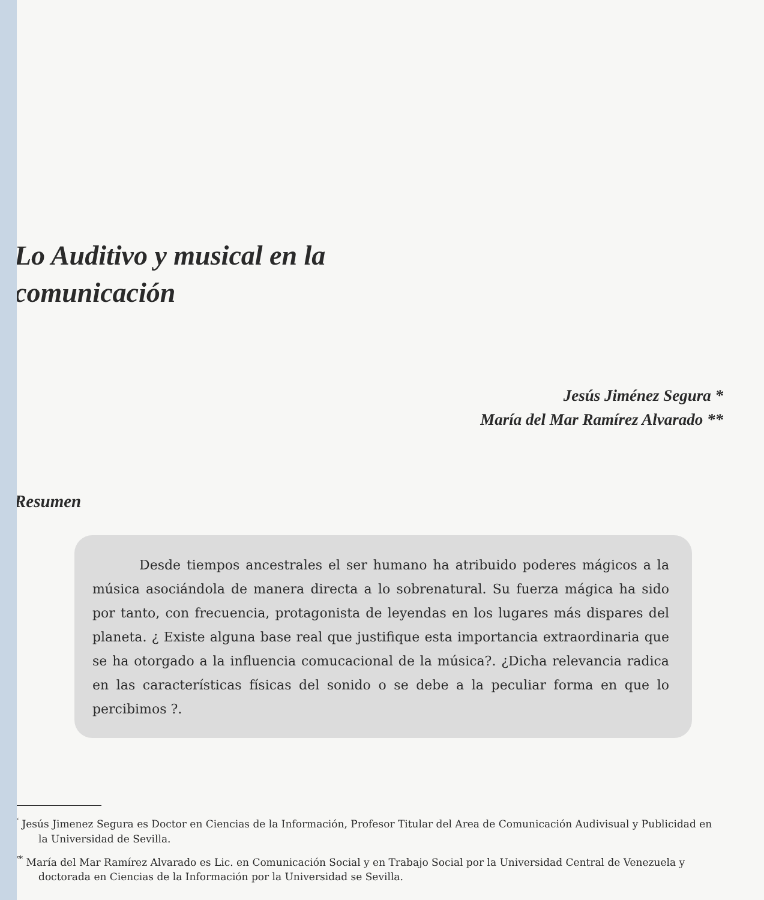Lo Auditivo y musical en la comunicación
Jesús Jiménez Segura *
María del Mar Ramírez Alvarado **
Resumen
Desde tiempos ancestrales el ser humano ha atribuido poderes mágicos a la música asociándola de manera directa a lo sobrenatural. Su fuerza mágica ha sido por tanto, con frecuencia, protagonista de leyendas en los lugares más dispares del planeta. ¿ Existe alguna base real que justifique esta importancia extraordinaria que se ha otorgado a la influencia comucacional de la música?. ¿Dicha relevancia radica en las características físicas del sonido o se debe a la peculiar forma en que lo percibimos ?.
<sup>*</sup> Jesús Jimenez Segura es Doctor en Ciencias de la Información, Profesor Titular del Area de Comunicación Audivisual y Publicidad en la Universidad de Sevilla.
<sup>**</sup> María del Mar Ramírez Alvarado es Lic. en Comunicación Social y en Trabajo Social por la Universidad Central de Venezuela y doctorada en Ciencias de la Información por la Universidad se Sevilla.